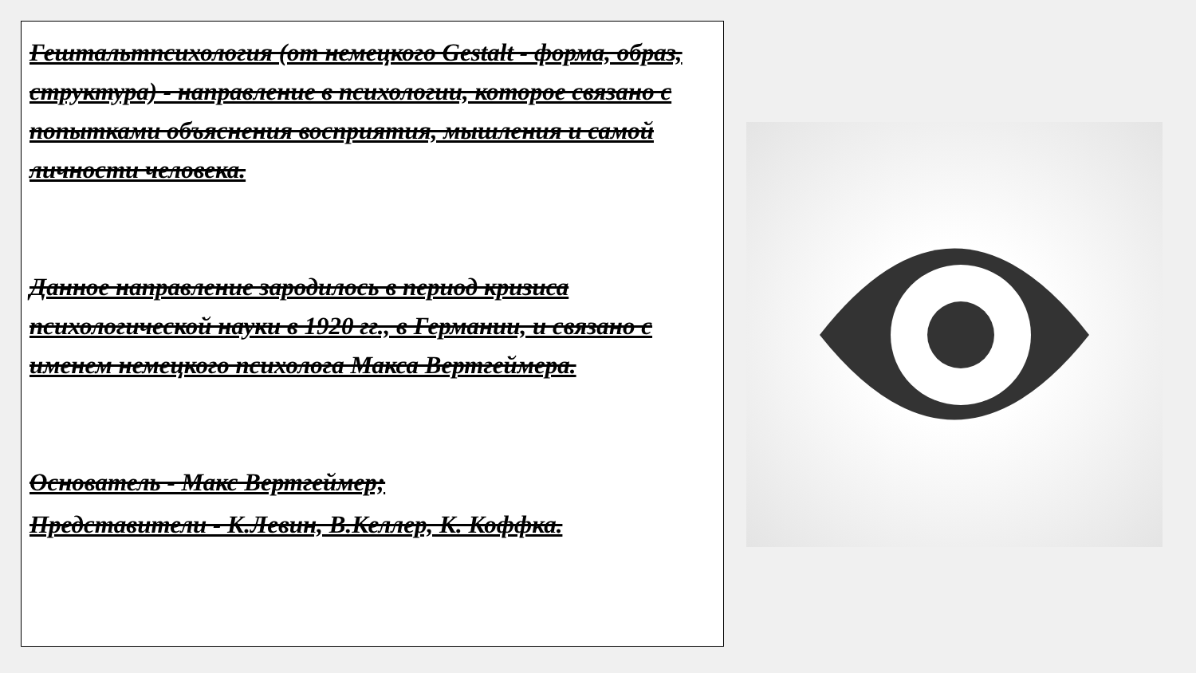Гештальтпсихология (от немецкого Gestalt - форма, образ, структура) - направление в психологии, которое связано с попытками объяснения восприятия, мышления и самой личности человека.
Данное направление зародилось в период кризиса психологической науки в 1920 гг., в Германии, и связано с именем немецкого психолога Макса Вертгеймера.
Основатель - Макс Вертгеймер;
Представители - К.Левин, В.Келлер, К. Коффка.